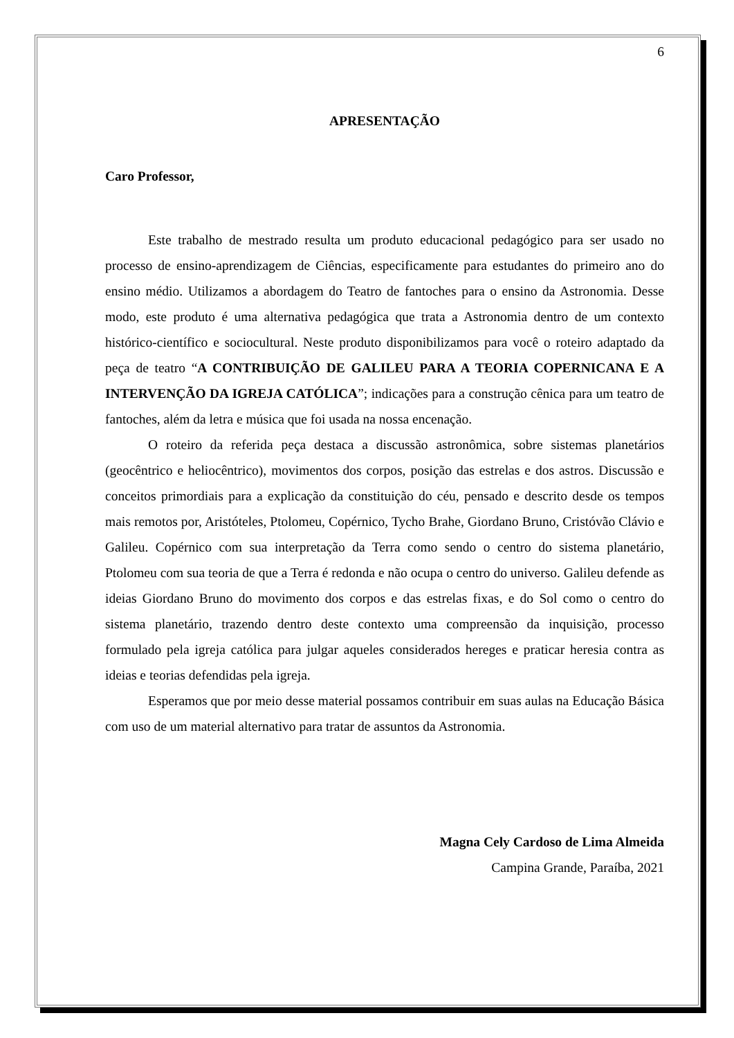6
APRESENTAÇÃO
Caro Professor,
Este trabalho de mestrado resulta um produto educacional pedagógico para ser usado no processo de ensino-aprendizagem de Ciências, especificamente para estudantes do primeiro ano do ensino médio. Utilizamos a abordagem do Teatro de fantoches para o ensino da Astronomia. Desse modo, este produto é uma alternativa pedagógica que trata a Astronomia dentro de um contexto histórico-científico e sociocultural. Neste produto disponibilizamos para você o roteiro adaptado da peça de teatro “A CONTRIBUIÇÃO DE GALILEU PARA A TEORIA COPERNICANA E A INTERVENÇÃO DA IGREJA CATÓLICA”; indicações para a construção cênica para um teatro de fantoches, além da letra e música que foi usada na nossa encenação.
O roteiro da referida peça destaca a discussão astronômica, sobre sistemas planetários (geocêntrico e heliocêntrico), movimentos dos corpos, posição das estrelas e dos astros. Discussão e conceitos primordiais para a explicação da constituição do céu, pensado e descrito desde os tempos mais remotos por, Aristóteles, Ptolomeu, Copérnico, Tycho Brahe, Giordano Bruno, Cristóvão Clávio e Galileu. Copérnico com sua interpretação da Terra como sendo o centro do sistema planetário, Ptolomeu com sua teoria de que a Terra é redonda e não ocupa o centro do universo. Galileu defende as ideias Giordano Bruno do movimento dos corpos e das estrelas fixas, e do Sol como o centro do sistema planetário, trazendo dentro deste contexto uma compreensão da inquisição, processo formulado pela igreja católica para julgar aqueles considerados hereges e praticar heresia contra as ideias e teorias defendidas pela igreja.
Esperamos que por meio desse material possamos contribuir em suas aulas na Educação Básica com uso de um material alternativo para tratar de assuntos da Astronomia.
Magna Cely Cardoso de Lima Almeida
Campina Grande, Paraíba, 2021